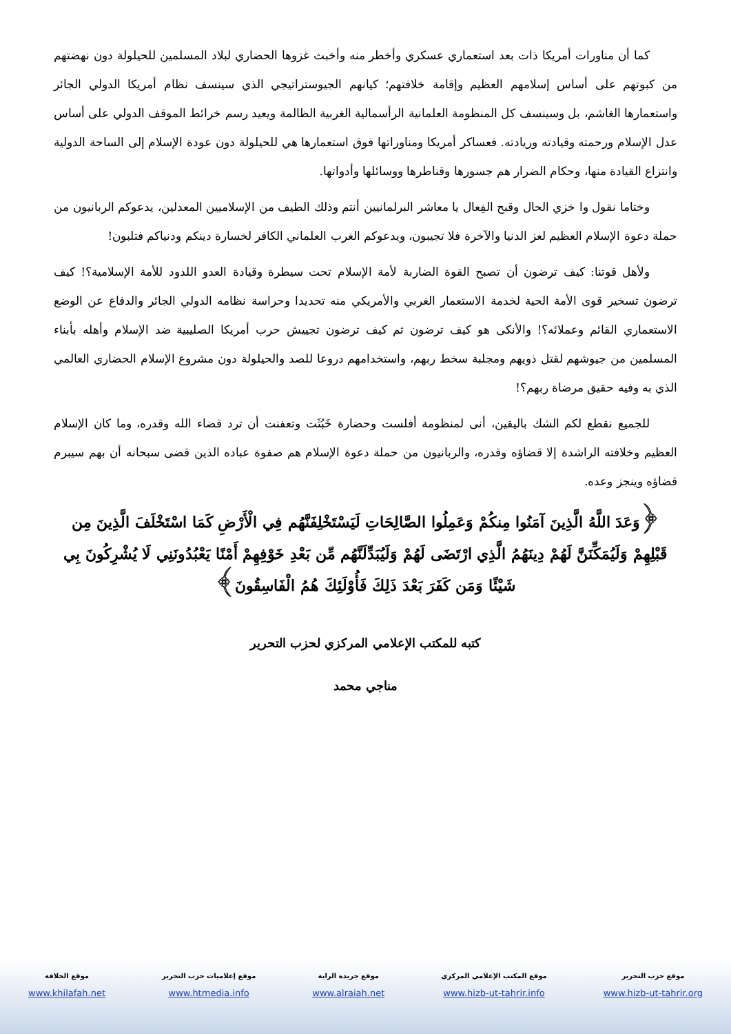كما أن مناورات أمريكا ذات بعد استعماري عسكري وأخطر منه وأخبث غزوها الحضاري لبلاد المسلمين للحيلولة دون نهضتهم من كبوتهم على أساس إسلامهم العظيم وإقامة خلافتهم؛ كيانهم الجيوستراتيجي الذي سينسف نظام أمريكا الدولي الجائر واستعمارها الغاشم، بل وسينسف كل المنظومة العلمانية الرأسمالية الغربية الظالمة ويعيد رسم خرائط الموقف الدولي على أساس عدل الإسلام ورحمته وقيادته وريادته. فعساكر أمريكا ومناوراتها فوق استعمارها هي للحيلولة دون عودة الإسلام إلى الساحة الدولية وانتزاع القيادة منها، وحكام الضرار هم جسورها وقناطرها ووسائلها وأدواتها.
وختاما نقول وا خزي الحال وقبح الفِعال يا معاشر البرلمانيين أنتم وذلك الطيف من الإسلاميين المعدلين، يدعوكم الربانيون من حملة دعوة الإسلام العظيم لعز الدنيا والآخرة فلا تجيبون، ويدعوكم الغرب العلماني الكافر لخسارة دينكم ودنياكم فتلبون!
ولأهل قوتنا: كيف ترضون أن تصبح القوة الضاربة لأمة الإسلام تحت سيطرة وقيادة العدو اللدود للأمة الإسلامية؟! كيف ترضون تسخير قوى الأمة الحية لخدمة الاستعمار الغربي والأمريكي منه تحديدا وحراسة نظامه الدولي الجائر والدفاع عن الوضع الاستعماري القائم وعملائه؟! والأنكى هو كيف ترضون ثم كيف ترضون تجييش حرب أمريكا الصليبية ضد الإسلام وأهله بأبناء المسلمين من جيوشهم لقتل ذويهم ومجلبة سخط ربهم، واستخدامهم دروعا للصد والحيلولة دون مشروع الإسلام الحضاري العالمي الذي به وفيه حقيق مرضاة ربهم؟!
للجميع نقطع لكم الشك باليقين، أنى لمنظومة أفلست وحضارة خَبُثَت وتعفنت أن ترد قضاء الله وقدره، وما كان الإسلام العظيم وخلافته الراشدة إلا قضاؤه وقدره، والربانيون من حملة دعوة الإسلام هم صفوة عباده الذين قضى سبحانه أن بهم سيبرم قضاؤه وينجز وعده.
﴿وَعَدَ اللَّهُ الَّذِينَ آمَنُوا مِنكُمْ وَعَمِلُوا الصَّالِحَاتِ لَيَسْتَخْلِفَنَّهُم فِي الْأَرْضِ كَمَا اسْتَخْلَفَ الَّذِينَ مِن قَبْلِهِمْ وَلَيُمَكِّنَنَّ لَهُمْ دِينَهُمُ الَّذِي ارْتَضَى لَهُمْ وَلَيُبَدِّلَنَّهُم مِّن بَعْدِ خَوْفِهِمْ أَمْنًا يَعْبُدُونَنِي لَا يُشْرِكُونَ بِي شَيْئًا وَمَن كَفَرَ بَعْدَ ذَلِكَ فَأُوْلَئِكَ هُمُ الْفَاسِقُونَ﴾
كتبه للمكتب الإعلامي المركزي لحزب التحرير
مناجي محمد
موقع حزب التحرير
www.hizb-ut-tahrir.org
موقع المكتب الإعلامي المركزي
www.hizb-ut-tahrir.info
موقع جريدة الراية
www.alraiah.net
موقع إعلاميات حزب التحرير
www.htmedia.info
موقع الخلافة
www.khilafah.net